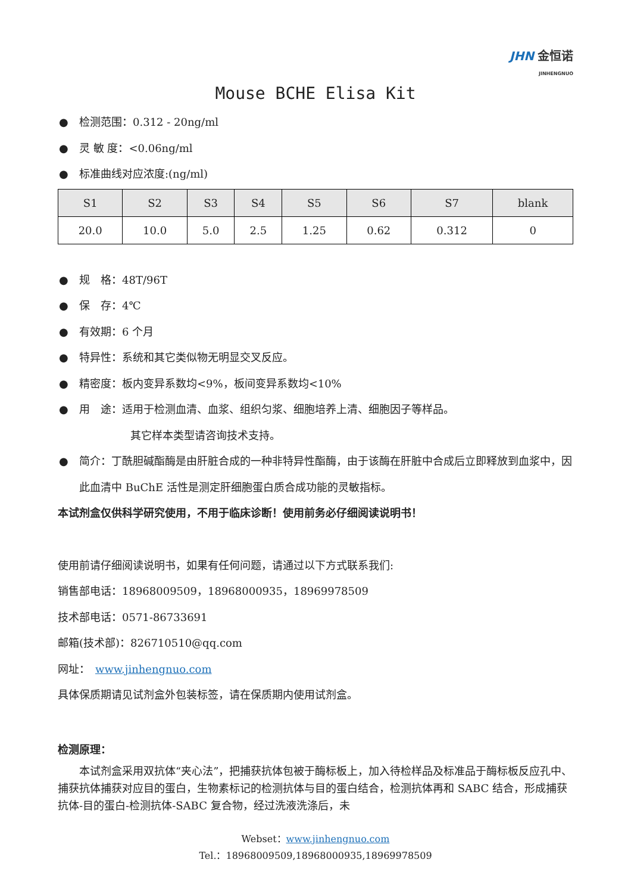JHN 金恒诺
JINHENGNUO
Mouse BCHE Elisa Kit
● 检测范围：0.312 - 20ng/ml
● 灵 敏 度：<0.06ng/ml
● 标准曲线对应浓度:(ng/ml)
| S1 | S2 | S3 | S4 | S5 | S6 | S7 | blank |
| --- | --- | --- | --- | --- | --- | --- | --- |
| 20.0 | 10.0 | 5.0 | 2.5 | 1.25 | 0.62 | 0.312 | 0 |
● 规　格：48T/96T
● 保　存：4℃
● 有效期：6 个月
● 特异性：系统和其它类似物无明显交叉反应。
● 精密度：板内变异系数均<9%，板间变异系数均<10%
● 用　途：适用于检测血清、血浆、组织匀浆、细胞培养上清、细胞因子等样品。
其它样本类型请咨询技术支持。
● 简介：丁酰胆碱酯酶是由肝脏合成的一种非特异性酯酶，由于该酶在肝脏中合成后立即释放到血浆中，因此血清中 BuChE 活性是测定肝细胞蛋白质合成功能的灵敏指标。
本试剂盒仅供科学研究使用，不用于临床诊断！使用前务必仔细阅读说明书！
使用前请仔细阅读说明书，如果有任何问题，请通过以下方式联系我们:
销售部电话：18968009509，18968000935，18969978509
技术部电话：0571-86733691
邮箱(技术部)：826710510@qq.com
网址：　www.jinhengnuo.com
具体保质期请见试剂盒外包装标签，请在保质期内使用试剂盒。
检测原理：
　　本试剂盒采用双抗体“夹心法”，把捕获抗体包被于酶标板上，加入待检样品及标准品于酶标板反应孔中、捕获抗体捕获对应目的蛋白，生物素标记的检测抗体与目的蛋白结合，检测抗体再和 SABC 结合，形成捕获抗体-目的蛋白-检测抗体-SABC 复合物，经过洗液洗涤后，未
Webset：www.jinhengnuo.com
Tel.：18968009509,18968000935,18969978509